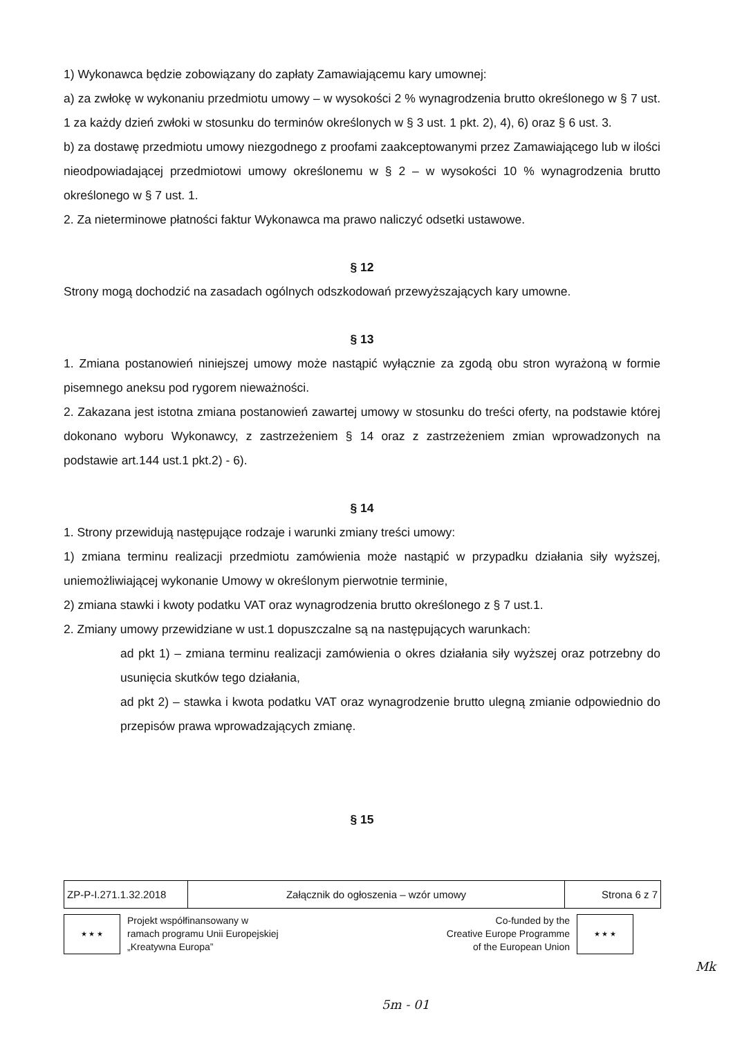1) Wykonawca będzie zobowiązany do zapłaty Zamawiającemu kary umownej:
a) za zwłokę w wykonaniu przedmiotu umowy – w wysokości 2 % wynagrodzenia brutto określonego w § 7 ust. 1 za każdy dzień zwłoki w stosunku do terminów określonych w § 3 ust. 1 pkt. 2), 4), 6) oraz § 6 ust. 3.
b) za dostawę przedmiotu umowy niezgodnego z proofami zaakceptowanymi przez Zamawiającego lub w ilości nieodpowiadającej przedmiotowi umowy określonemu w § 2 – w wysokości 10 % wynagrodzenia brutto określonego w § 7 ust. 1.
2. Za nieterminowe płatności faktur Wykonawca ma prawo naliczyć odsetki ustawowe.
§ 12
Strony mogą dochodzić na zasadach ogólnych odszkodowań przewyższających kary umowne.
§ 13
1. Zmiana postanowień niniejszej umowy może nastąpić wyłącznie za zgodą obu stron wyrażoną w formie pisemnego aneksu pod rygorem nieważności.
2. Zakazana jest istotna zmiana postanowień zawartej umowy w stosunku do treści oferty, na podstawie której dokonano wyboru Wykonawcy, z zastrzeżeniem § 14 oraz z zastrzeżeniem zmian wprowadzonych na podstawie art.144 ust.1 pkt.2) - 6).
§ 14
1. Strony przewidują następujące rodzaje i warunki zmiany treści umowy:
1) zmiana terminu realizacji przedmiotu zamówienia może nastąpić w przypadku działania siły wyższej, uniemożliwiającej wykonanie Umowy w określonym pierwotnie terminie,
2) zmiana stawki i kwoty podatku VAT oraz wynagrodzenia brutto określonego z § 7 ust.1.
2. Zmiany umowy przewidziane w ust.1 dopuszczalne są na następujących warunkach:
ad pkt 1) – zmiana terminu realizacji zamówienia o okres działania siły wyższej oraz potrzebny do usunięcia skutków tego działania,
ad pkt 2) – stawka i kwota podatku VAT oraz wynagrodzenie brutto ulegną zmianie odpowiednio do przepisów prawa wprowadzających zmianę.
§ 15
| ZP-P-I.271.1.32.2018 | Załącznik do ogłoszenia – wzór umowy | Strona 6 z 7 |
★ ★ ★
Projekt współfinansowany w
ramach programu Unii Europejskiej
„Kreatywna Europa”
Co-funded by the
Creative Europe Programme
of the European Union
★ ★ ★
Mk
5m - 01